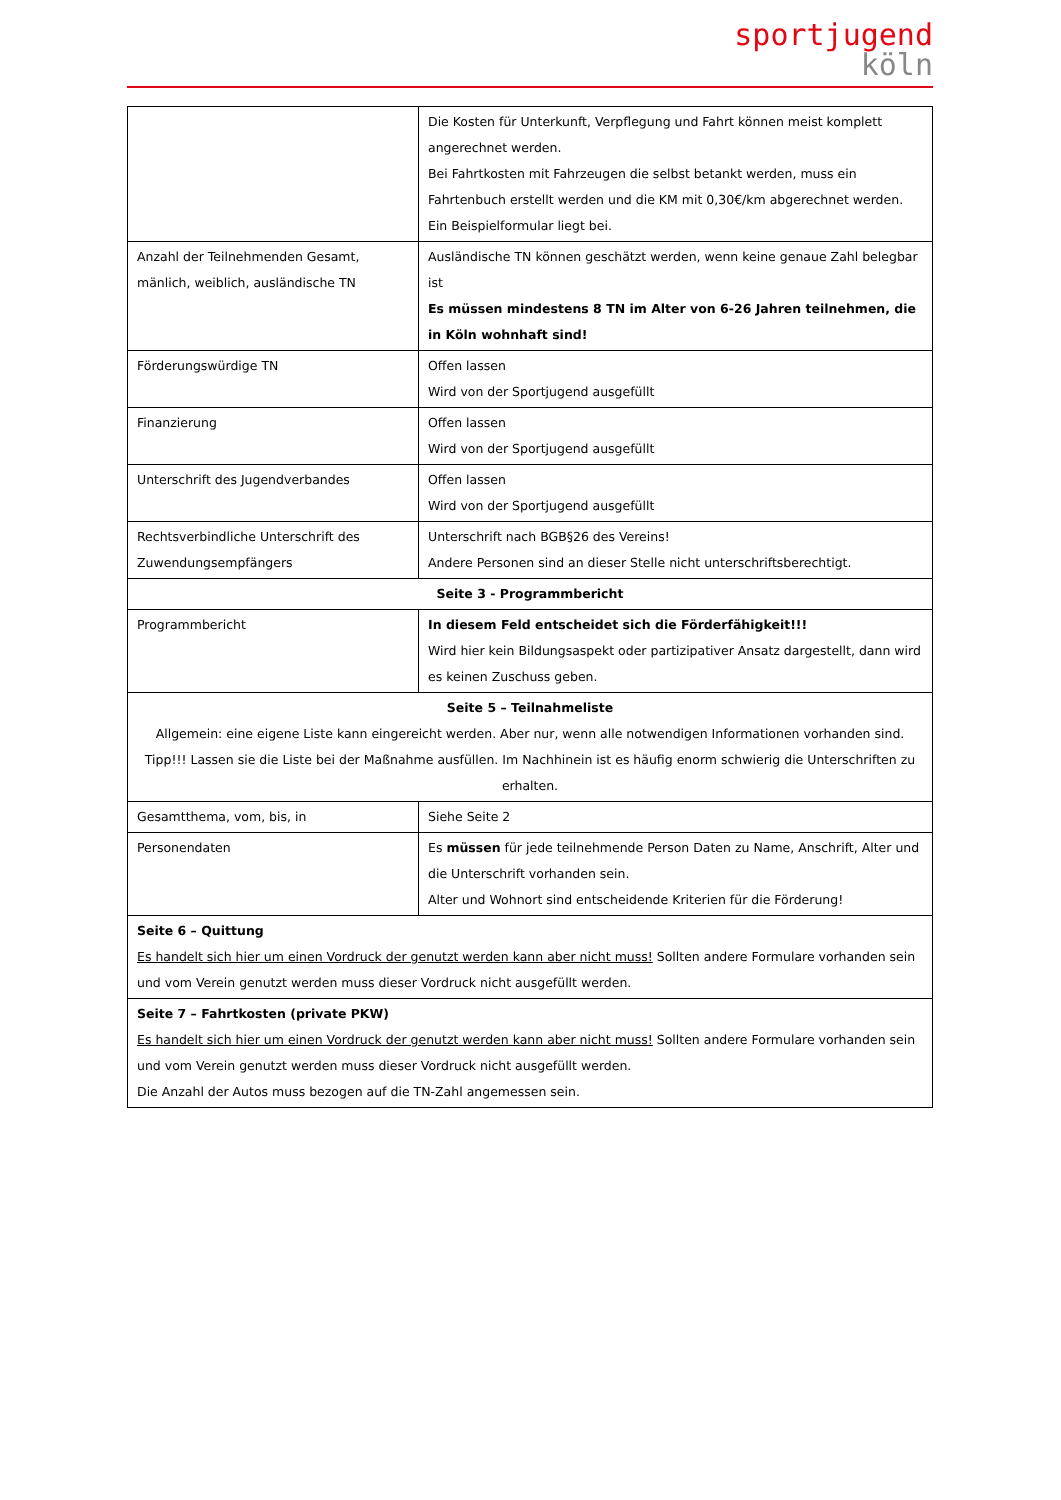sportjugend
köln
| | Die Kosten für Unterkunft, Verpflegung und Fahrt können meist komplett angerechnet werden. Bei Fahrtkosten mit Fahrzeugen die selbst betankt werden, muss ein Fahrtenbuch erstellt werden und die KM mit 0,30€/km abgerechnet werden. Ein Beispielformular liegt bei. |
| Anzahl der Teilnehmenden Gesamt, mänlich, weiblich, ausländische TN | Ausländische TN können geschätzt werden, wenn keine genaue Zahl belegbar ist Es müssen mindestens 8 TN im Alter von 6-26 Jahren teilnehmen, die in Köln wohnhaft sind! |
| Förderungswürdige TN | Offen lassen Wird von der Sportjugend ausgefüllt |
| Finanzierung | Offen lassen Wird von der Sportjugend ausgefüllt |
| Unterschrift des Jugendverbandes | Offen lassen Wird von der Sportjugend ausgefüllt |
| Rechtsverbindliche Unterschrift des Zuwendungsempfängers | Unterschrift nach BGB§26 des Vereins! Andere Personen sind an dieser Stelle nicht unterschriftsberechtigt. |
| Seite 3 - Programmbericht | |
| Programmbericht | In diesem Feld entscheidet sich die Förderfähigkeit!!! Wird hier kein Bildungsaspekt oder partizipativer Ansatz dargestellt, dann wird es keinen Zuschuss geben. |
| Seite 5 – Teilnahmeliste Allgemein: eine eigene Liste kann eingereicht werden. Aber nur, wenn alle notwendigen Informationen vorhanden sind. Tipp!!! Lassen sie die Liste bei der Maßnahme ausfüllen. Im Nachhinein ist es häufig enorm schwierig die Unterschriften zu erhalten. | |
| Gesamtthema, vom, bis, in | Siehe Seite 2 |
| Personendaten | Es müssen für jede teilnehmende Person Daten zu Name, Anschrift, Alter und die Unterschrift vorhanden sein. Alter und Wohnort sind entscheidende Kriterien für die Förderung! |
| Seite 6 – Quittung Es handelt sich hier um einen Vordruck der genutzt werden kann aber nicht muss! Sollten andere Formulare vorhanden sein und vom Verein genutzt werden muss dieser Vordruck nicht ausgefüllt werden. | |
| Seite 7 – Fahrtkosten (private PKW) Es handelt sich hier um einen Vordruck der genutzt werden kann aber nicht muss! Sollten andere Formulare vorhanden sein und vom Verein genutzt werden muss dieser Vordruck nicht ausgefüllt werden. Die Anzahl der Autos muss bezogen auf die TN-Zahl angemessen sein. | |